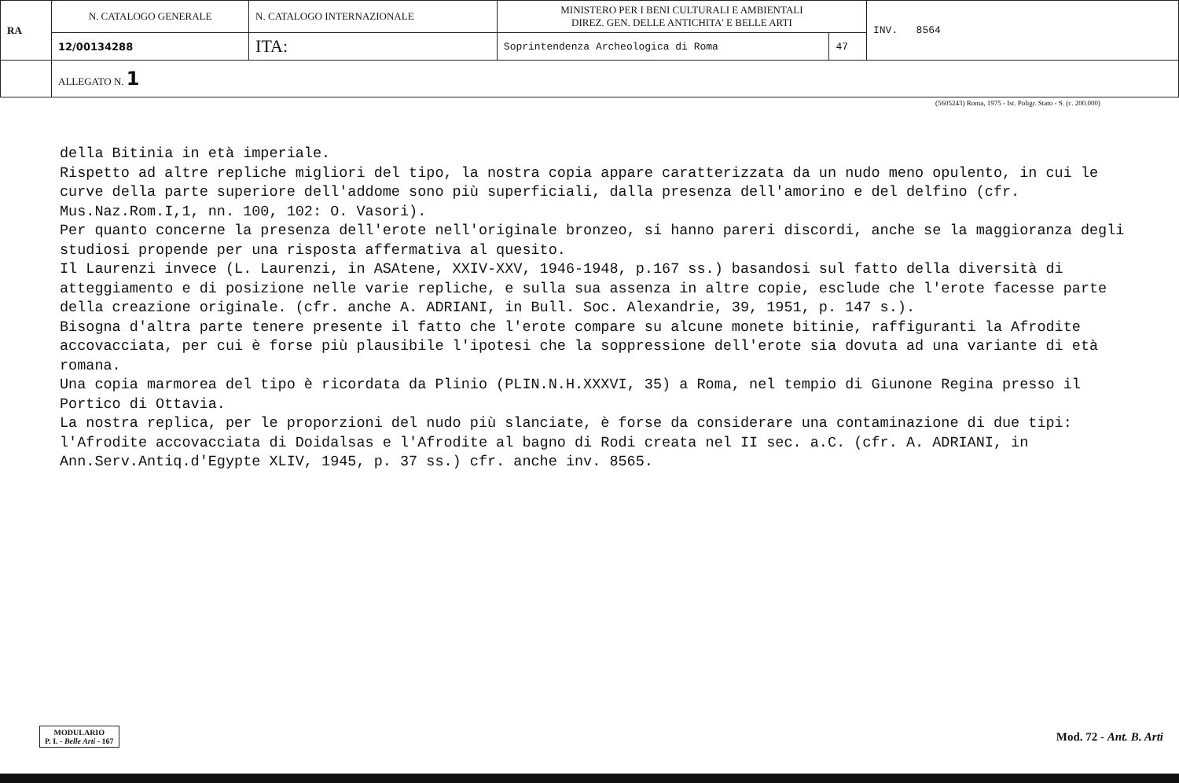| RA | N. CATALOGO GENERALE | N. CATALOGO INTERNAZIONALE | MINISTERO PER I BENI CULTURALI E AMBIENTALI DIREZ. GEN. DELLE ANTICHITA' E BELLE ARTI | | INV. 8564 |
| | 12/00134288 | ITA: | Soprintendenza Archeologica di Roma | 47 | |
| | ALLEGATO N. 1 | | | | |
(5605243) Roma, 1975 - Ist. Poligr. Stato - S. (c. 200.000)
della Bitinia in età imperiale.
Rispetto ad altre repliche migliori del tipo, la nostra copia appare caratterizzata da un nudo meno opulento, in cui le curve della parte superiore dell'addome sono più superficiali, dalla presenza dell'amorino e del delfino (cfr. Mus.Naz.Rom.I,1, nn. 100, 102: O. Vasori).
Per quanto concerne la presenza dell'erote nell'originale bronzeo, si hanno pareri discordi, anche se la maggioranza degli studiosi propende per una risposta affermativa al quesito.
Il Laurenzi invece (L. Laurenzi, in ASAtene, XXIV-XXV, 1946-1948, p.167 ss.) basandosi sul fatto della diversità di atteggiamento e di posizione nelle varie repliche, e sulla sua assenza in altre copie, esclude che l'erote facesse parte della creazione originale. (cfr. anche A. ADRIANI, in Bull. Soc. Alexandrie, 39, 1951, p. 147 s.).
Bisogna d'altra parte tenere presente il fatto che l'erote compare su alcune monete bitinie, raffiguranti la Afrodite accovacciata, per cui è forse più plausibile l'ipotesi che la soppressione dell'erote sia dovuta ad una variante di età romana.
Una copia marmorea del tipo è ricordata da Plinio (PLIN.N.H.XXXVI, 35) a Roma, nel tempio di Giunone Regina presso il Portico di Ottavia.
La nostra replica, per le proporzioni del nudo più slanciate, è forse da considerare una contaminazione di due tipi: l'Afrodite accovacciata di Doidalsas e l'Afrodite al bagno di Rodi creata nel II sec. a.C. (cfr. A. ADRIANI, in Ann.Serv.Antiq.d'Egypte XLIV, 1945, p. 37 ss.) cfr. anche inv. 8565.
MODULARIO
P. I. - Belle Arti - 167
Mod. 72 - Ant. B. Arti